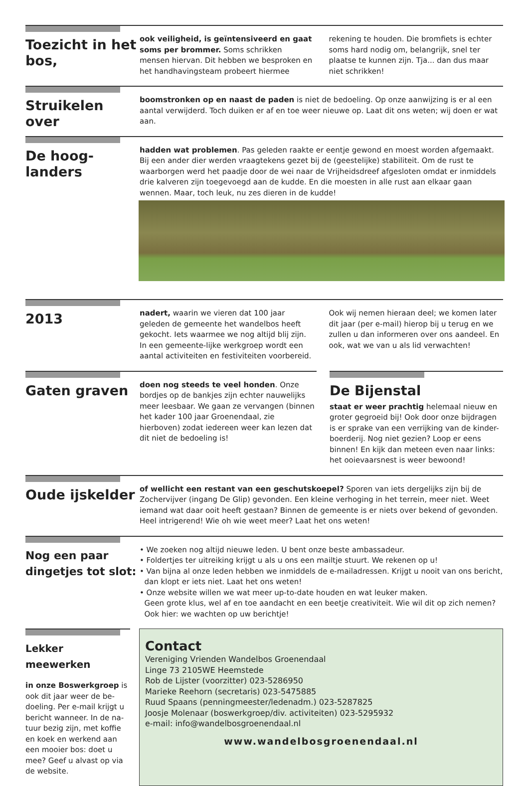Toezicht in het bos,
ook veiligheid, is geïntensiveerd en gaat soms per brommer. Soms schrikken mensen hiervan. Dit hebben we besproken en het handhavingsteam probeert hiermee rekening te houden. Die bromfiets is echter soms hard nodig om, belangrijk, snel ter plaatse te kunnen zijn. Tja... dan dus maar niet schrikken!
Struikelen over
boomstronken op en naast de paden is niet de bedoeling. Op onze aanwijzing is er al een aantal verwijderd. Toch duiken er af en toe weer nieuwe op. Laat dit ons weten; wij doen er wat aan.
De hoog-
landers
hadden wat problemen. Pas geleden raakte er eentje gewond en moest worden afgemaakt. Bij een ander dier werden vraagtekens gezet bij de (geestelijke) stabiliteit. Om de rust te waarborgen werd het paadje door de wei naar de Vrijheidsdreef afgesloten omdat er inmiddels drie kalveren zijn toegevoegd aan de kudde. En die moesten in alle rust aan elkaar gaan wennen. Maar, toch leuk, nu zes dieren in de kudde!
2013
nadert, waarin we vieren dat 100 jaar geleden de gemeente het wandelbos heeft gekocht. Iets waarmee we nog altijd blij zijn. In een gemeente-lijke werkgroep wordt een aantal activiteiten en festiviteiten voorbereid. Ook wij nemen hieraan deel; we komen later dit jaar (per e-mail) hierop bij u terug en we zullen u dan informeren over ons aandeel. En ook, wat we van u als lid verwachten!
Gaten graven
doen nog steeds te veel honden. Onze bordjes op de bankjes zijn echter nauwelijks meer leesbaar. We gaan ze vervangen (binnen het kader 100 jaar Groenendaal, zie hierboven) zodat iedereen weer kan lezen dat dit niet de bedoeling is!
De Bijenstal
staat er weer prachtig helemaal nieuw en groter gegroeid bij! Ook door onze bijdragen is er sprake van een verrijking van de kinder-boerderij. Nog niet gezien? Loop er eens binnen! En kijk dan meteen even naar links: het ooievaarsnest is weer bewoond!
Oude ijskelder
of wellicht een restant van een geschutskoepel? Sporen van iets dergelijks zijn bij de Zochervijver (ingang De Glip) gevonden. Een kleine verhoging in het terrein, meer niet. Weet iemand wat daar ooit heeft gestaan? Binnen de gemeente is er niets over bekend of gevonden. Heel intrigerend! Wie oh wie weet meer? Laat het ons weten!
Nog een paar dingetjes tot slot:
• We zoeken nog altijd nieuwe leden. U bent onze beste ambassadeur.
• Foldertjes ter uitreiking krijgt u als u ons een mailtje stuurt. We rekenen op u!
• Van bijna al onze leden hebben we inmiddels de e-mailadressen. Krijgt u nooit van ons bericht,
dan klopt er iets niet. Laat het ons weten!
• Onze website willen we wat meer up-to-date houden en wat leuker maken.
Geen grote klus, wel af en toe aandacht en een beetje creativiteit. Wie wil dit op zich nemen?
Ook hier: we wachten op uw berichtje!
Lekker meewerken
in onze Boswerkgroep is ook dit jaar weer de be-doeling. Per e-mail krijgt u bericht wanneer. In de na-tuur bezig zijn, met koffie en koek en werkend aan een mooier bos: doet u mee? Geef u alvast op via de website.
Contact
Vereniging Vrienden Wandelbos Groenendaal
Linge 73 2105WE Heemstede
Rob de Lijster (voorzitter) 023-5286950
Marieke Reehorn (secretaris) 023-5475885
Ruud Spaans (penningmeester/ledenadm.) 023-5287825
Joosje Molenaar (boswerkgroep/div. activiteiten) 023-5295932
e-mail: info@wandelbosgroenendaal.nl
www.wandelbosgroenendaal.nl